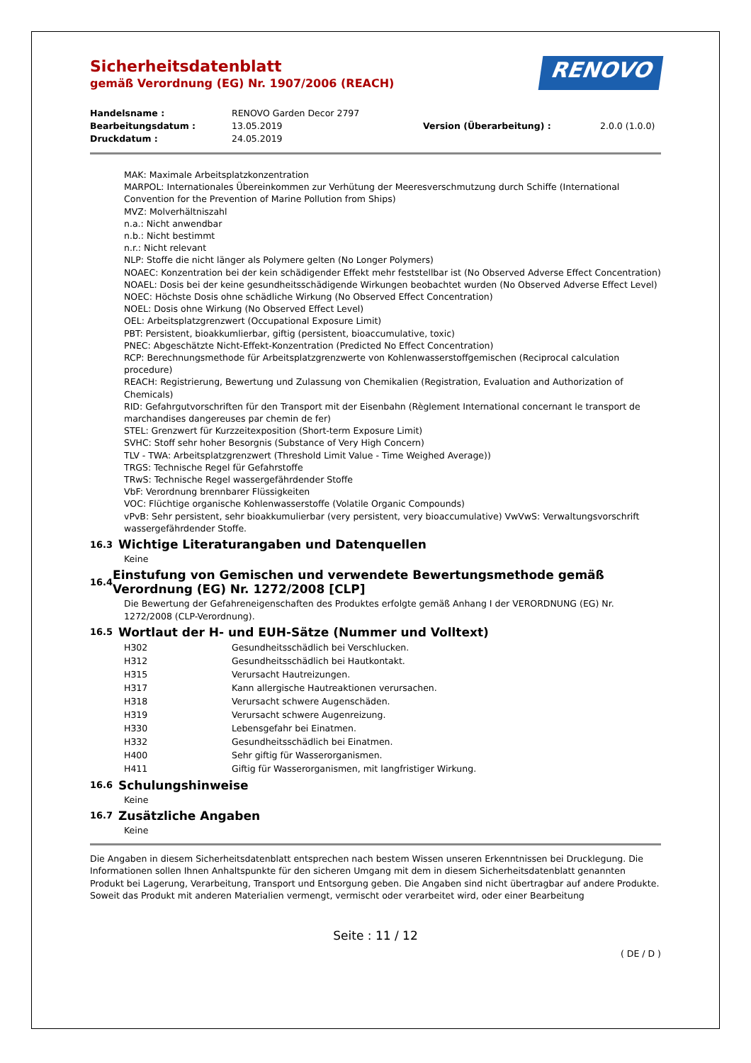Sicherheitsdatenblatt
gemäß Verordnung (EG) Nr. 1907/2006 (REACH)
RENOVO
Handelsname : RENOVO Garden Decor 2797 Bearbeitungsdatum : 13.05.2019 Version (Überarbeitung) : 2.0.0 (1.0.0) Druckdatum : 24.05.2019
MAK: Maximale Arbeitsplatzkonzentration
MARPOL: Internationales Übereinkommen zur Verhütung der Meeresverschmutzung durch Schiffe (International Convention for the Prevention of Marine Pollution from Ships)
MVZ: Molverhältniszahl
n.a.: Nicht anwendbar
n.b.: Nicht bestimmt
n.r.: Nicht relevant
NLP: Stoffe die nicht länger als Polymere gelten (No Longer Polymers)
NOAEC: Konzentration bei der kein schädigender Effekt mehr feststellbar ist (No Observed Adverse Effect Concentration)
NOAEL: Dosis bei der keine gesundheitsschädigende Wirkungen beobachtet wurden (No Observed Adverse Effect Level)
NOEC: Höchste Dosis ohne schädliche Wirkung (No Observed Effect Concentration)
NOEL: Dosis ohne Wirkung (No Observed Effect Level)
OEL: Arbeitsplatzgrenzwert (Occupational Exposure Limit)
PBT: Persistent, bioakkumlierbar, giftig (persistent, bioaccumulative, toxic)
PNEC: Abgeschätzte Nicht-Effekt-Konzentration (Predicted No Effect Concentration)
RCP: Berechnungsmethode für Arbeitsplatzgrenzwerte von Kohlenwasserstoffgemischen (Reciprocal calculation procedure)
REACH: Registrierung, Bewertung und Zulassung von Chemikalien (Registration, Evaluation and Authorization of Chemicals)
RID: Gefahrgutvorschriften für den Transport mit der Eisenbahn (Règlement International concernant le transport de marchandises dangereuses par chemin de fer)
STEL: Grenzwert für Kurzzeitexposition (Short-term Exposure Limit)
SVHC: Stoff sehr hoher Besorgnis (Substance of Very High Concern)
TLV - TWA: Arbeitsplatzgrenzwert (Threshold Limit Value - Time Weighed Average))
TRGS: Technische Regel für Gefahrstoffe
TRwS: Technische Regel wassergefährdender Stoffe
VbF: Verordnung brennbarer Flüssigkeiten
VOC: Flüchtige organische Kohlenwasserstoffe (Volatile Organic Compounds)
vPvB: Sehr persistent, sehr bioakkumulierbar (very persistent, very bioaccumulative) VwVwS: Verwaltungsvorschrift wassergefährdender Stoffe.
16.3 Wichtige Literaturangaben und Datenquellen
Keine
16.4 Einstufung von Gemischen und verwendete Bewertungsmethode gemäß Verordnung (EG) Nr. 1272/2008 [CLP]
Die Bewertung der Gefahreneigenschaften des Produktes erfolgte gemäß Anhang I der VERORDNUNG (EG) Nr. 1272/2008 (CLP-Verordnung).
16.5 Wortlaut der H- und EUH-Sätze (Nummer und Volltext)
| H302 | Gesundheitsschädlich bei Verschlucken. |
| H312 | Gesundheitsschädlich bei Hautkontakt. |
| H315 | Verursacht Hautreizungen. |
| H317 | Kann allergische Hautreaktionen verursachen. |
| H318 | Verursacht schwere Augenschäden. |
| H319 | Verursacht schwere Augenreizung. |
| H330 | Lebensgefahr bei Einatmen. |
| H332 | Gesundheitsschädlich bei Einatmen. |
| H400 | Sehr giftig für Wasserorganismen. |
| H411 | Giftig für Wasserorganismen, mit langfristiger Wirkung. |
16.6 Schulungshinweise
Keine
16.7 Zusätzliche Angaben
Keine
Die Angaben in diesem Sicherheitsdatenblatt entsprechen nach bestem Wissen unseren Erkenntnissen bei Drucklegung. Die Informationen sollen Ihnen Anhaltspunkte für den sicheren Umgang mit dem in diesem Sicherheitsdatenblatt genannten Produkt bei Lagerung, Verarbeitung, Transport und Entsorgung geben. Die Angaben sind nicht übertragbar auf andere Produkte. Soweit das Produkt mit anderen Materialien vermengt, vermischt oder verarbeitet wird, oder einer Bearbeitung
Seite : 11 / 12
( DE / D )